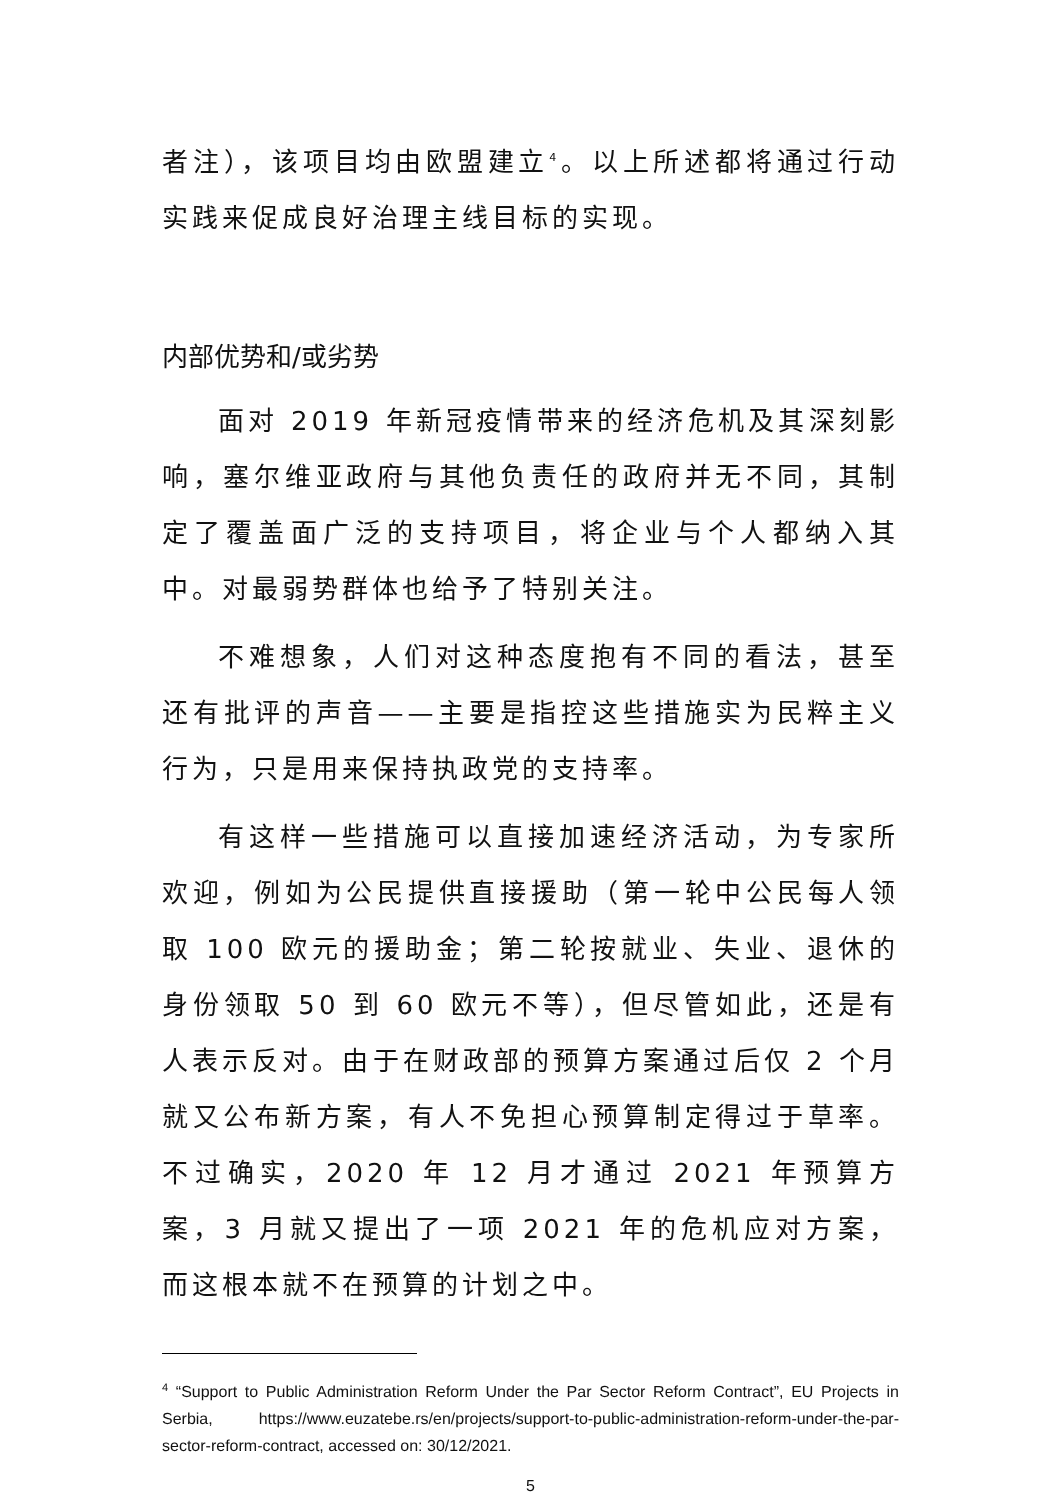者注），该项目均由欧盟建立<sup>4</sup>。以上所述都将通过行动实践来促成良好治理主线目标的实现。
内部优势和/或劣势
面对 2019 年新冠疫情带来的经济危机及其深刻影响，塞尔维亚政府与其他负责任的政府并无不同，其制定了覆盖面广泛的支持项目，将企业与个人都纳入其中。对最弱势群体也给予了特别关注。
不难想象，人们对这种态度抱有不同的看法，甚至还有批评的声音——主要是指控这些措施实为民粹主义行为，只是用来保持执政党的支持率。
有这样一些措施可以直接加速经济活动，为专家所欢迎，例如为公民提供直接援助（第一轮中公民每人领取 100 欧元的援助金；第二轮按就业、失业、退休的身份领取 50 到 60 欧元不等），但尽管如此，还是有人表示反对。由于在财政部的预算方案通过后仅 2 个月就又公布新方案，有人不免担心预算制定得过于草率。不过确实，2020 年 12 月才通过 2021 年预算方案，3 月就又提出了一项 2021 年的危机应对方案，而这根本就不在预算的计划之中。
<sup>4</sup> “Support to Public Administration Reform Under the Par Sector Reform Contract”, EU Projects in Serbia, https://www.euzatebe.rs/en/projects/support-to-public-administration-reform-under-the-par-sector-reform-contract, accessed on: 30/12/2021.
5